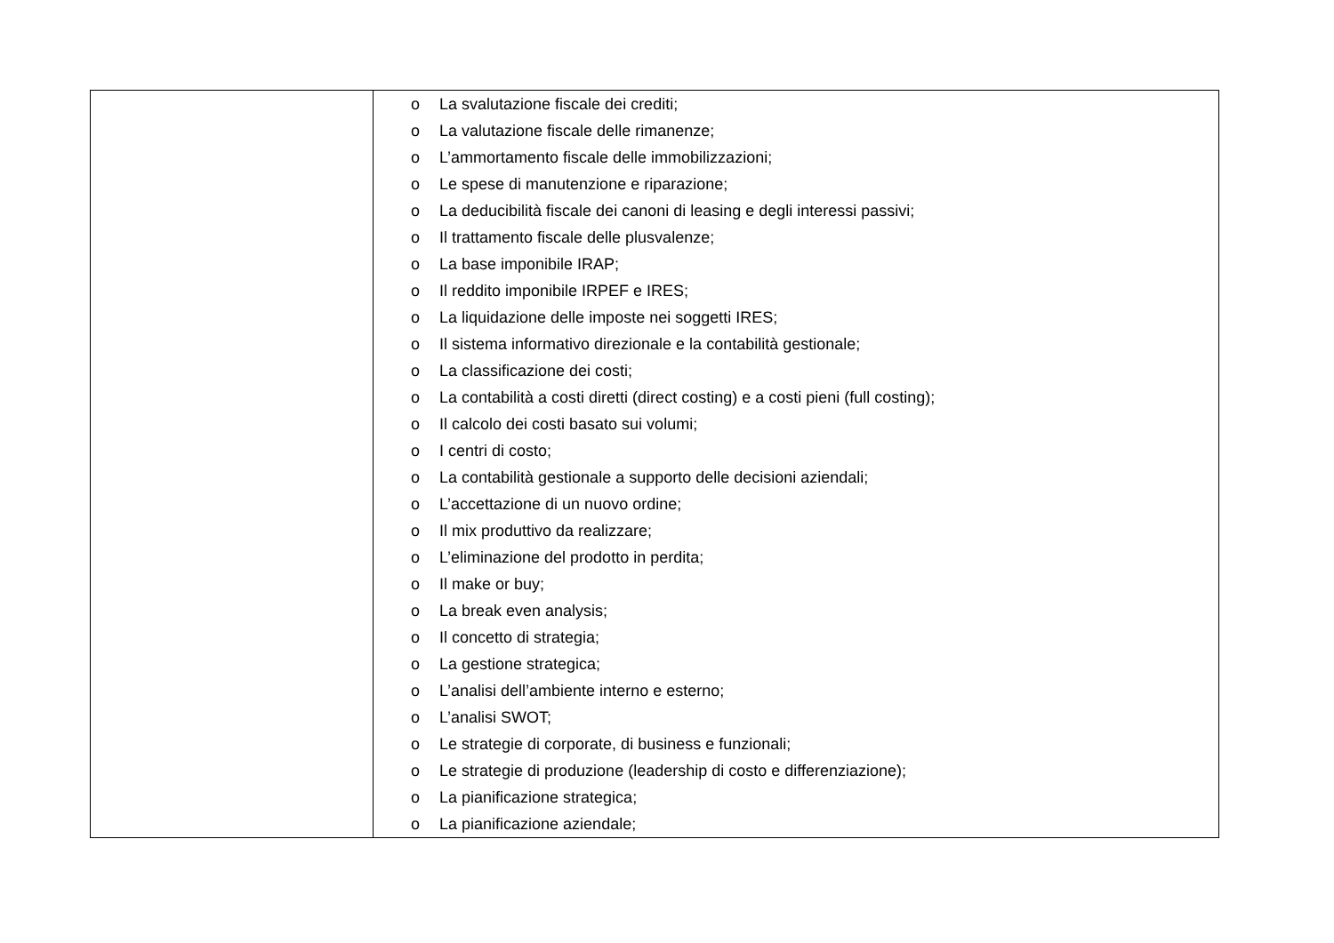| | o La svalutazione fiscale dei crediti; o La valutazione fiscale delle rimanenze; o L’ammortamento fiscale delle immobilizzazioni; o Le spese di manutenzione e riparazione; o La deducibilità fiscale dei canoni di leasing e degli interessi passivi; o Il trattamento fiscale delle plusvalenze; o La base imponibile IRAP; o Il reddito imponibile IRPEF e IRES; o La liquidazione delle imposte nei soggetti IRES; o Il sistema informativo direzionale e la contabilità gestionale; o La classificazione dei costi; o La contabilità a costi diretti (direct costing) e a costi pieni (full costing); o Il calcolo dei costi basato sui volumi; o I centri di costo; o La contabilità gestionale a supporto delle decisioni aziendali; o L’accettazione di un nuovo ordine; o Il mix produttivo da realizzare; o L’eliminazione del prodotto in perdita; o Il make or buy; o La break even analysis; o Il concetto di strategia; o La gestione strategica; o L’analisi dell’ambiente interno e esterno; o L’analisi SWOT; o Le strategie di corporate, di business e funzionali; o Le strategie di produzione (leadership di costo e differenziazione); o La pianificazione strategica; o La pianificazione aziendale; |